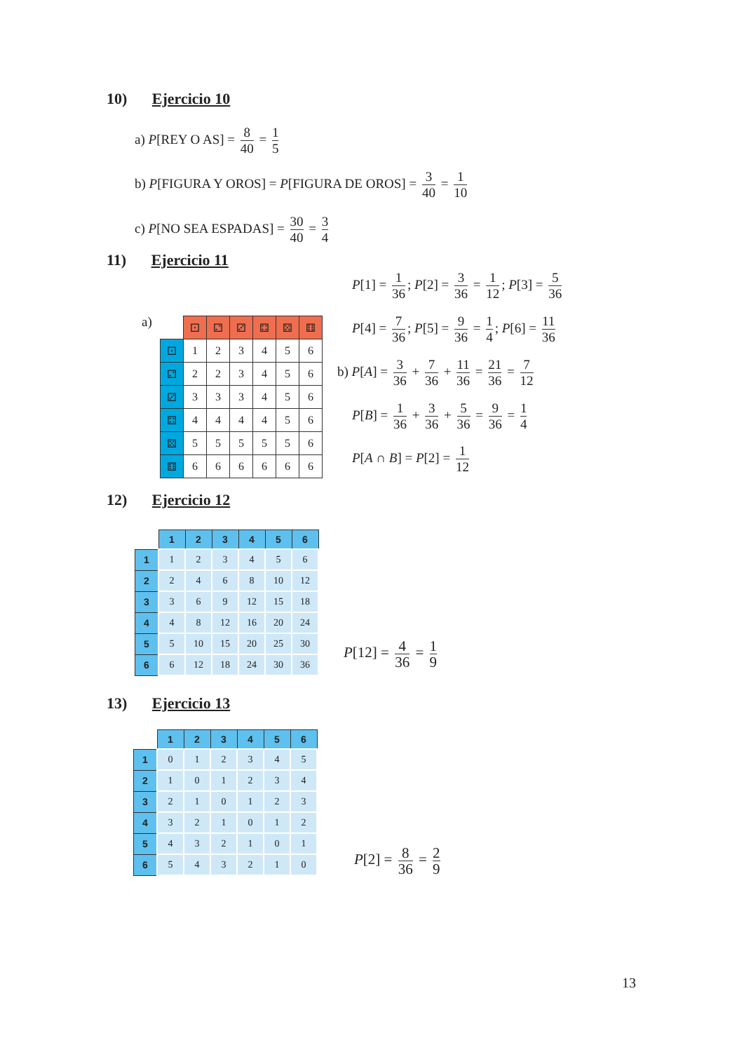10) Ejercicio 10
a) P[REY O AS] = 8 40 = 1 5
b) P[FIGURA Y OROS] = P[FIGURA DE OROS] = 3 40 = 1 10
c) P[NO SEA ESPADAS] = 30 40 = 3 4
11) Ejercicio 11
a)
| | ⚀ | ⚁ | ⚂ | ⚃ | ⚄ | ⚅ |
| ⚀ | 1 | 2 | 3 | 4 | 5 | 6 |
| ⚁ | 2 | 2 | 3 | 4 | 5 | 6 |
| ⚂ | 3 | 3 | 3 | 4 | 5 | 6 |
| ⚃ | 4 | 4 | 4 | 4 | 5 | 6 |
| ⚄ | 5 | 5 | 5 | 5 | 5 | 6 |
| ⚅ | 6 | 6 | 6 | 6 | 6 | 6 |
P[1] = 1 36; P[2] = 3 36 = 1 12; P[3] = 5 36
P[4] = 7 36; P[5] = 9 36 = 1 4; P[6] = 11 36
b) P[A] = 3 36 + 7 36 + 11 36 = 21 36 = 7 12
P[B] = 1 36 + 3 36 + 5 36 = 9 36 = 1 4
P[A ∩ B] = P[2] = 1 12
12) Ejercicio 12
| | 1 | 2 | 3 | 4 | 5 | 6 |
| --- | --- | --- | --- | --- | --- | --- |
| 1 | 1 | 2 | 3 | 4 | 5 | 6 |
| 2 | 2 | 4 | 6 | 8 | 10 | 12 |
| 3 | 3 | 6 | 9 | 12 | 15 | 18 |
| 4 | 4 | 8 | 12 | 16 | 20 | 24 |
| 5 | 5 | 10 | 15 | 20 | 25 | 30 |
| 6 | 6 | 12 | 18 | 24 | 30 | 36 |
P[12] = 4 36 = 1 9
13) Ejercicio 13
| | 1 | 2 | 3 | 4 | 5 | 6 |
| --- | --- | --- | --- | --- | --- | --- |
| 1 | 0 | 1 | 2 | 3 | 4 | 5 |
| 2 | 1 | 0 | 1 | 2 | 3 | 4 |
| 3 | 2 | 1 | 0 | 1 | 2 | 3 |
| 4 | 3 | 2 | 1 | 0 | 1 | 2 |
| 5 | 4 | 3 | 2 | 1 | 0 | 1 |
| 6 | 5 | 4 | 3 | 2 | 1 | 0 |
P[2] = 8 36 = 2 9
13